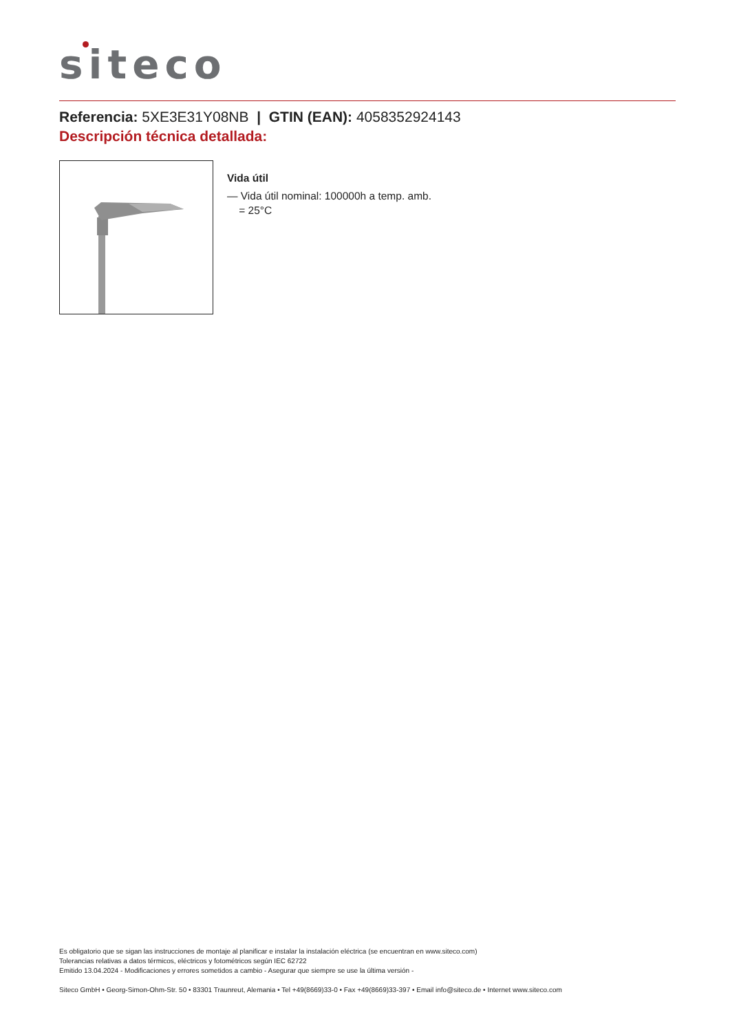siteco
Referencia: 5XE3E31Y08NB | GTIN (EAN): 4058352924143
Descripción técnica detallada:
Vida útil
— Vida útil nominal: 100000h a temp. amb.
= 25°C
Es obligatorio que se sigan las instrucciones de montaje al planificar e instalar la instalación eléctrica (se encuentran en www.siteco.com)
Tolerancias relativas a datos térmicos, eléctricos y fotométricos según IEC 62722
Emitido 13.04.2024 - Modificaciones y errores sometidos a cambio - Asegurar que siempre se use la última versión -
Siteco GmbH • Georg-Simon-Ohm-Str. 50 • 83301 Traunreut, Alemania • Tel +49(8669)33-0 • Fax +49(8669)33-397 • Email info@siteco.de • Internet www.siteco.com